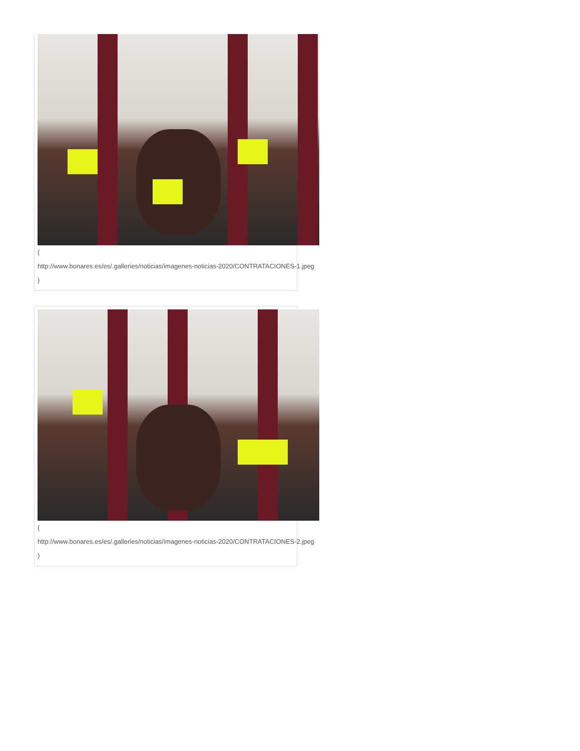(
http://www.bonares.es/es/.galleries/noticias/imagenes-noticias-2020/CONTRATACIONES-1.jpeg
)
(
http://www.bonares.es/es/.galleries/noticias/imagenes-noticias-2020/CONTRATACIONES-2.jpeg
)